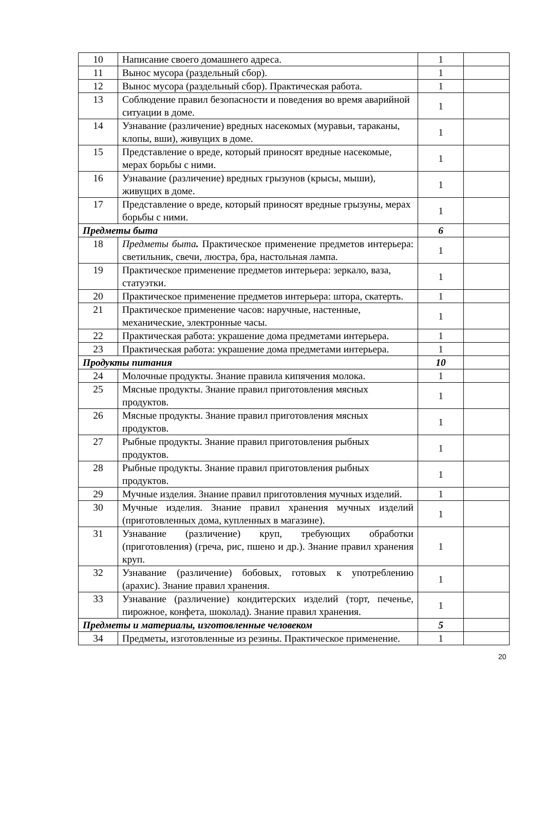| 10 | Написание своего домашнего адреса. | 1 | |
| 11 | Вынос мусора (раздельный сбор). | 1 | |
| 12 | Вынос мусора (раздельный сбор). Практическая работа. | 1 | |
| 13 | Соблюдение правил безопасности и поведения во время аварийной ситуации в доме. | 1 | |
| 14 | Узнавание (различение) вредных насекомых (муравьи, тараканы, клопы, вши), живущих в доме. | 1 | |
| 15 | Представление о вреде, который приносят вредные насекомые, мерах борьбы с ними. | 1 | |
| 16 | Узнавание (различение) вредных грызунов (крысы, мыши), живущих в доме. | 1 | |
| 17 | Представление о вреде, который приносят вредные грызуны, мерах борьбы с ними. | 1 | |
| Предметы быта | | 6 | |
| 18 | Предметы быта . Практическое применение предметов интерьера: светильник, свечи, люстра, бра, настольная лампа. | 1 | |
| 19 | Практическое применение предметов интерьера: зеркало, ваза, статуэтки. | 1 | |
| 20 | Практическое применение предметов интерьера: штора, скатерть. | 1 | |
| 21 | Практическое применение часов: наручные, настенные, механические, электронные часы. | 1 | |
| 22 | Практическая работа: украшение дома предметами интерьера. | 1 | |
| 23 | Практическая работа: украшение дома предметами интерьера. | 1 | |
| Продукты питания | | 10 | |
| 24 | Молочные продукты. Знание правила кипячения молока. | 1 | |
| 25 | Мясные продукты. Знание правил приготовления мясных продуктов. | 1 | |
| 26 | Мясные продукты. Знание правил приготовления мясных продуктов. | 1 | |
| 27 | Рыбные продукты. Знание правил приготовления рыбных продуктов. | 1 | |
| 28 | Рыбные продукты. Знание правил приготовления рыбных продуктов. | 1 | |
| 29 | Мучные изделия. Знание правил приготовления мучных изделий. | 1 | |
| 30 | Мучные изделия. Знание правил хранения мучных изделий (приготовленных дома, купленных в магазине). | 1 | |
| 31 | Узнавание (различение) круп, требующих обработки (приготовления) (греча, рис, пшено и др.). Знание правил хранения круп. | 1 | |
| 32 | Узнавание (различение) бобовых, готовых к употреблению (арахис). Знание правил хранения. | 1 | |
| 33 | Узнавание (различение) кондитерских изделий (торт, печенье, пирожное, конфета, шоколад). Знание правил хранения. | 1 | |
| Предметы и материалы, изготовленные человеком | | 5 | |
| 34 | Предметы, изготовленные из резины. Практическое применение. | 1 | |
20